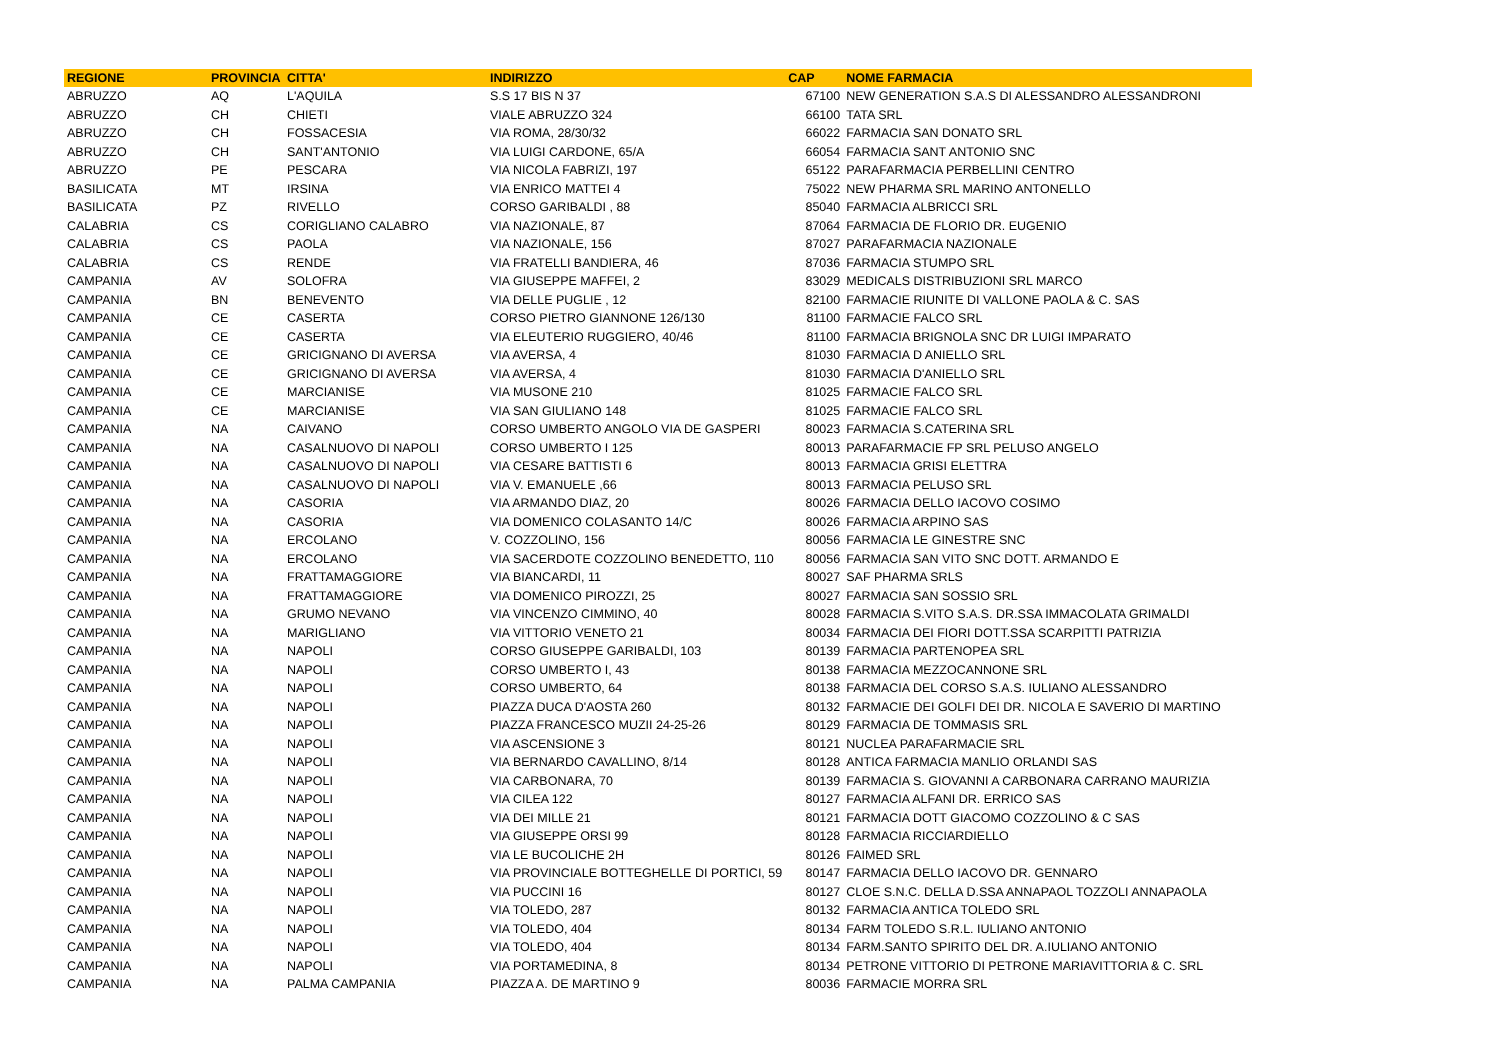| REGIONE | PROVINCIA | CITTA' | INDIRIZZO | CAP | NOME FARMACIA |
| --- | --- | --- | --- | --- | --- |
| ABRUZZO | AQ | L'AQUILA | S.S 17 BIS N 37 | 67100 | NEW GENERATION S.A.S DI ALESSANDRO ALESSANDRONI |
| ABRUZZO | CH | CHIETI | VIALE ABRUZZO 324 | 66100 | TATA SRL |
| ABRUZZO | CH | FOSSACESIA | VIA ROMA, 28/30/32 | 66022 | FARMACIA SAN DONATO SRL |
| ABRUZZO | CH | SANT'ANTONIO | VIA LUIGI CARDONE, 65/A | 66054 | FARMACIA SANT ANTONIO SNC |
| ABRUZZO | PE | PESCARA | VIA NICOLA FABRIZI, 197 | 65122 | PARAFARMACIA PERBELLINI CENTRO |
| BASILICATA | MT | IRSINA | VIA ENRICO MATTEI 4 | 75022 | NEW PHARMA SRL MARINO ANTONELLO |
| BASILICATA | PZ | RIVELLO | CORSO GARIBALDI , 88 | 85040 | FARMACIA ALBRICCI SRL |
| CALABRIA | CS | CORIGLIANO CALABRO | VIA NAZIONALE, 87 | 87064 | FARMACIA DE FLORIO DR. EUGENIO |
| CALABRIA | CS | PAOLA | VIA NAZIONALE, 156 | 87027 | PARAFARMACIA NAZIONALE |
| CALABRIA | CS | RENDE | VIA FRATELLI BANDIERA, 46 | 87036 | FARMACIA STUMPO SRL |
| CAMPANIA | AV | SOLOFRA | VIA GIUSEPPE MAFFEI, 2 | 83029 | MEDICALS DISTRIBUZIONI SRL MARCO |
| CAMPANIA | BN | BENEVENTO | VIA DELLE PUGLIE , 12 | 82100 | FARMACIE RIUNITE DI VALLONE PAOLA & C. SAS |
| CAMPANIA | CE | CASERTA | CORSO PIETRO GIANNONE 126/130 | 81100 | FARMACIE FALCO SRL |
| CAMPANIA | CE | CASERTA | VIA ELEUTERIO RUGGIERO, 40/46 | 81100 | FARMACIA BRIGNOLA SNC DR LUIGI IMPARATO |
| CAMPANIA | CE | GRICIGNANO DI AVERSA | VIA AVERSA, 4 | 81030 | FARMACIA D ANIELLO SRL |
| CAMPANIA | CE | GRICIGNANO DI AVERSA | VIA AVERSA, 4 | 81030 | FARMACIA D'ANIELLO SRL |
| CAMPANIA | CE | MARCIANISE | VIA MUSONE 210 | 81025 | FARMACIE FALCO SRL |
| CAMPANIA | CE | MARCIANISE | VIA SAN GIULIANO 148 | 81025 | FARMACIE FALCO SRL |
| CAMPANIA | NA | CAIVANO | CORSO UMBERTO ANGOLO VIA DE GASPERI | 80023 | FARMACIA S.CATERINA SRL |
| CAMPANIA | NA | CASALNUOVO DI NAPOLI | CORSO UMBERTO I 125 | 80013 | PARAFARMACIE FP SRL PELUSO ANGELO |
| CAMPANIA | NA | CASALNUOVO DI NAPOLI | VIA CESARE BATTISTI 6 | 80013 | FARMACIA GRISI ELETTRA |
| CAMPANIA | NA | CASALNUOVO DI NAPOLI | VIA V. EMANUELE ,66 | 80013 | FARMACIA PELUSO SRL |
| CAMPANIA | NA | CASORIA | VIA ARMANDO DIAZ, 20 | 80026 | FARMACIA DELLO IACOVO COSIMO |
| CAMPANIA | NA | CASORIA | VIA DOMENICO COLASANTO 14/C | 80026 | FARMACIA ARPINO SAS |
| CAMPANIA | NA | ERCOLANO | V. COZZOLINO, 156 | 80056 | FARMACIA LE GINESTRE SNC |
| CAMPANIA | NA | ERCOLANO | VIA SACERDOTE COZZOLINO BENEDETTO, 110 | 80056 | FARMACIA SAN VITO SNC DOTT. ARMANDO E |
| CAMPANIA | NA | FRATTAMAGGIORE | VIA BIANCARDI, 11 | 80027 | SAF PHARMA SRLS |
| CAMPANIA | NA | FRATTAMAGGIORE | VIA DOMENICO PIROZZI, 25 | 80027 | FARMACIA SAN SOSSIO SRL |
| CAMPANIA | NA | GRUMO NEVANO | VIA VINCENZO CIMMINO, 40 | 80028 | FARMACIA S.VITO S.A.S. DR.SSA IMMACOLATA GRIMALDI |
| CAMPANIA | NA | MARIGLIANO | VIA VITTORIO VENETO 21 | 80034 | FARMACIA DEI FIORI DOTT.SSA SCARPITTI PATRIZIA |
| CAMPANIA | NA | NAPOLI | CORSO GIUSEPPE GARIBALDI, 103 | 80139 | FARMACIA PARTENOPEA SRL |
| CAMPANIA | NA | NAPOLI | CORSO UMBERTO I, 43 | 80138 | FARMACIA MEZZOCANNONE SRL |
| CAMPANIA | NA | NAPOLI | CORSO UMBERTO, 64 | 80138 | FARMACIA DEL CORSO S.A.S. IULIANO ALESSANDRO |
| CAMPANIA | NA | NAPOLI | PIAZZA DUCA D'AOSTA 260 | 80132 | FARMACIE DEI GOLFI DEI DR. NICOLA E SAVERIO DI MARTINO |
| CAMPANIA | NA | NAPOLI | PIAZZA FRANCESCO MUZII 24-25-26 | 80129 | FARMACIA DE TOMMASIS SRL |
| CAMPANIA | NA | NAPOLI | VIA ASCENSIONE 3 | 80121 | NUCLEA PARAFARMACIE SRL |
| CAMPANIA | NA | NAPOLI | VIA BERNARDO CAVALLINO, 8/14 | 80128 | ANTICA FARMACIA MANLIO ORLANDI SAS |
| CAMPANIA | NA | NAPOLI | VIA CARBONARA, 70 | 80139 | FARMACIA S. GIOVANNI A CARBONARA CARRANO MAURIZIA |
| CAMPANIA | NA | NAPOLI | VIA CILEA 122 | 80127 | FARMACIA ALFANI DR. ERRICO SAS |
| CAMPANIA | NA | NAPOLI | VIA DEI MILLE 21 | 80121 | FARMACIA DOTT GIACOMO COZZOLINO & C SAS |
| CAMPANIA | NA | NAPOLI | VIA GIUSEPPE ORSI 99 | 80128 | FARMACIA RICCIARDIELLO |
| CAMPANIA | NA | NAPOLI | VIA LE BUCOLICHE 2H | 80126 | FAIMED SRL |
| CAMPANIA | NA | NAPOLI | VIA PROVINCIALE BOTTEGHELLE DI PORTICI, 59 | 80147 | FARMACIA DELLO IACOVO DR. GENNARO |
| CAMPANIA | NA | NAPOLI | VIA PUCCINI 16 | 80127 | CLOE S.N.C. DELLA D.SSA ANNAPAOL TOZZOLI ANNAPAOLA |
| CAMPANIA | NA | NAPOLI | VIA TOLEDO, 287 | 80132 | FARMACIA ANTICA TOLEDO SRL |
| CAMPANIA | NA | NAPOLI | VIA TOLEDO, 404 | 80134 | FARM TOLEDO S.R.L. IULIANO ANTONIO |
| CAMPANIA | NA | NAPOLI | VIA TOLEDO, 404 | 80134 | FARM.SANTO SPIRITO DEL DR. A.IULIANO ANTONIO |
| CAMPANIA | NA | NAPOLI | VIA PORTAMEDINA, 8 | 80134 | PETRONE VITTORIO DI PETRONE MARIAVITTORIA & C. SRL |
| CAMPANIA | NA | PALMA CAMPANIA | PIAZZA A. DE MARTINO 9 | 80036 | FARMACIE MORRA SRL |